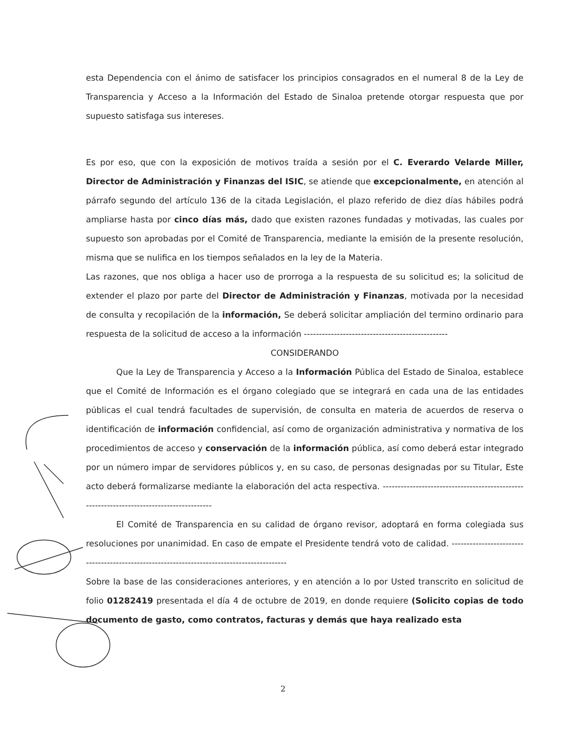esta Dependencia con el ánimo de satisfacer los principios consagrados en el numeral 8 de la Ley de Transparencia y Acceso a la Información del Estado de Sinaloa pretende otorgar respuesta que por supuesto satisfaga sus intereses.
Es por eso, que con la exposición de motivos traída a sesión por el C. Everardo Velarde Miller, Director de Administración y Finanzas del ISIC, se atiende que excepcionalmente, en atención al párrafo segundo del artículo 136 de la citada Legislación, el plazo referido de diez días hábiles podrá ampliarse hasta por cinco días más, dado que existen razones fundadas y motivadas, las cuales por supuesto son aprobadas por el Comité de Transparencia, mediante la emisión de la presente resolución, misma que se nulifica en los tiempos señalados en la ley de la Materia.
Las razones, que nos obliga a hacer uso de prorroga a la respuesta de su solicitud es; la solicitud de extender el plazo por parte del Director de Administración y Finanzas, motivada por la necesidad de consulta y recopilación de la información, Se deberá solicitar ampliación del termino ordinario para respuesta de la solicitud de acceso a la información ------------------------------------------------
CONSIDERANDO
Que la Ley de Transparencia y Acceso a la Información Pública del Estado de Sinaloa, establece que el Comité de Información es el órgano colegiado que se integrará en cada una de las entidades públicas el cual tendrá facultades de supervisión, de consulta en materia de acuerdos de reserva o identificación de información confidencial, así como de organización administrativa y normativa de los procedimientos de acceso y conservación de la información pública, así como deberá estar integrado por un número impar de servidores públicos y, en su caso, de personas designadas por su Titular, Este acto deberá formalizarse mediante la elaboración del acta respectiva. -----------------------------------------------------------------------------------------
El Comité de Transparencia en su calidad de órgano revisor, adoptará en forma colegiada sus resoluciones por unanimidad. En caso de empate el Presidente tendrá voto de calidad. -------------------------------------------------------------------------------------------
Sobre la base de las consideraciones anteriores, y en atención a lo por Usted transcrito en solicitud de folio 01282419 presentada el día 4 de octubre de 2019, en donde requiere (Solicito copias de todo documento de gasto, como contratos, facturas y demás que haya realizado esta
2